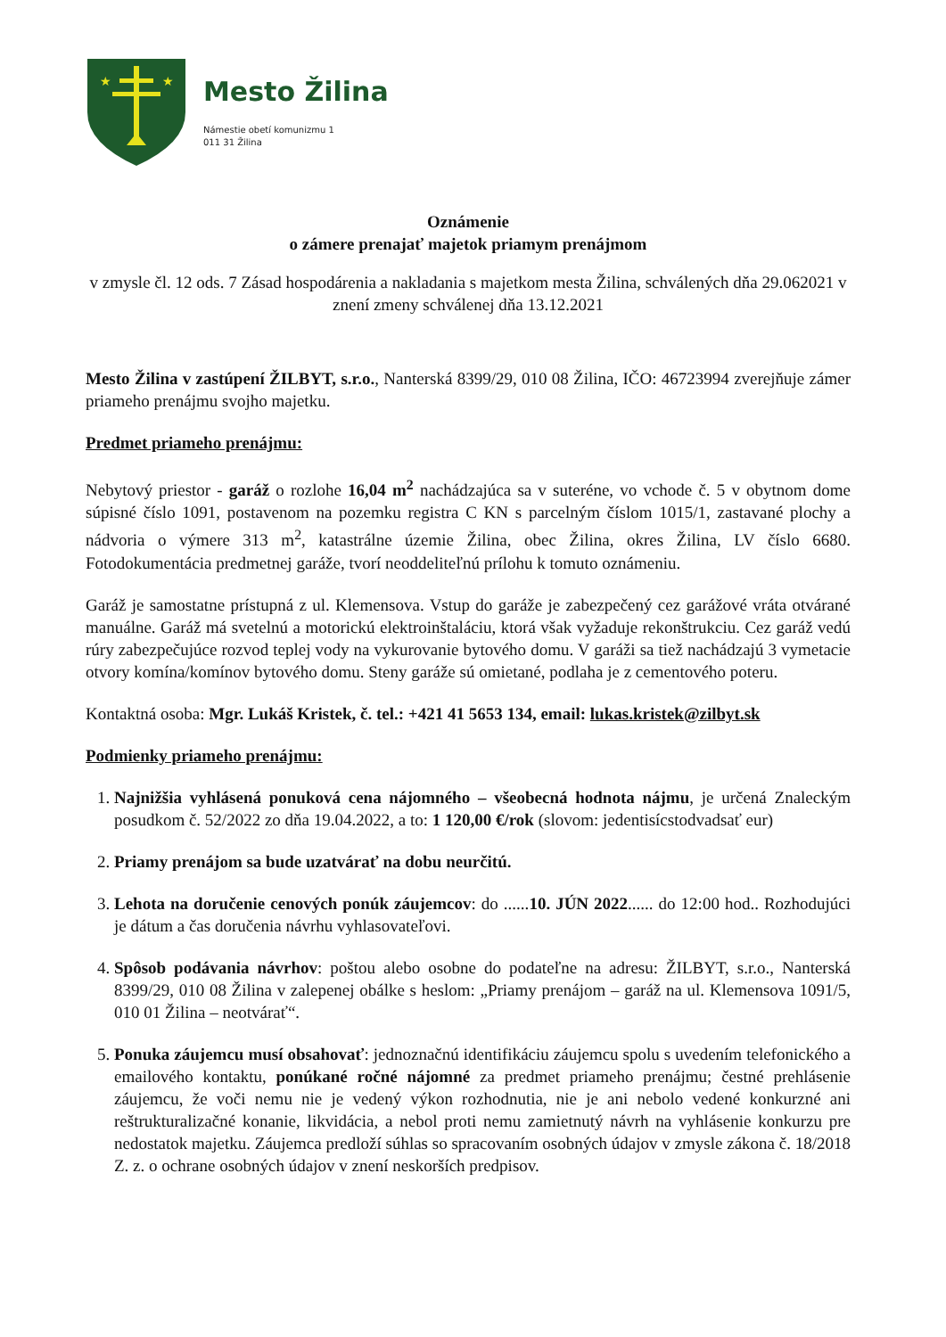★
★
Mesto Žilina
Námestie obetí komunizmu 1
011 31 Žilina
Oznámenie
o zámere prenajať majetok priamym prenájmom
v zmysle čl. 12 ods. 7 Zásad hospodárenia a nakladania s majetkom mesta Žilina, schválených dňa 29.062021 v znení zmeny schválenej dňa 13.12.2021
Mesto Žilina v zastúpení ŽILBYT, s.r.o., Nanterská 8399/29, 010 08 Žilina, IČO: 46723994 zverejňuje zámer priameho prenájmu svojho majetku.
Predmet priameho prenájmu:
Nebytový priestor - garáž o rozlohe 16,04 m<sup>2</sup> nachádzajúca sa v suteréne, vo vchode č. 5 v obytnom dome súpisné číslo 1091, postavenom na pozemku registra C KN s parcelným číslom 1015/1, zastavané plochy a nádvoria o výmere 313 m<sup>2</sup>, katastrálne územie Žilina, obec Žilina, okres Žilina, LV číslo 6680. Fotodokumentácia predmetnej garáže, tvorí neoddeliteľnú prílohu k tomuto oznámeniu.
Garáž je samostatne prístupná z ul. Klemensova. Vstup do garáže je zabezpečený cez garážové vráta otvárané manuálne. Garáž má svetelnú a motorickú elektroinštaláciu, ktorá však vyžaduje rekonštrukciu. Cez garáž vedú rúry zabezpečujúce rozvod teplej vody na vykurovanie bytového domu. V garáži sa tiež nachádzajú 3 vymetacie otvory komína/komínov bytového domu. Steny garáže sú omietané, podlaha je z cementového poteru.
Kontaktná osoba: Mgr. Lukáš Kristek, č. tel.: +421 41 5653 134, email: lukas.kristek@zilbyt.sk
Podmienky priameho prenájmu:
1. Najnižšia vyhlásená ponuková cena nájomného – všeobecná hodnota nájmu, je určená Znaleckým posudkom č. 52/2022 zo dňa 19.04.2022, a to: 1 120,00 €/rok (slovom: jedentisícstodvadsať eur)
2. Priamy prenájom sa bude uzatvárať na dobu neurčitú.
3. Lehota na doručenie cenových ponúk záujemcov: do ......10. JÚN 2022...... do 12:00 hod.. Rozhodujúci je dátum a čas doručenia návrhu vyhlasovateľovi.
4. Spôsob podávania návrhov: poštou alebo osobne do podateľne na adresu: ŽILBYT, s.r.o., Nanterská 8399/29, 010 08 Žilina v zalepenej obálke s heslom: „Priamy prenájom – garáž na ul. Klemensova 1091/5, 010 01 Žilina – neotvárať“.
5. Ponuka záujemcu musí obsahovať: jednoznačnú identifikáciu záujemcu spolu s uvedením telefonického a emailového kontaktu, ponúkané ročné nájomné za predmet priameho prenájmu; čestné prehlásenie záujemcu, že voči nemu nie je vedený výkon rozhodnutia, nie je ani nebolo vedené konkurzné ani reštrukturalizačné konanie, likvidácia, a nebol proti nemu zamietnutý návrh na vyhlásenie konkurzu pre nedostatok majetku. Záujemca predloží súhlas so spracovaním osobných údajov v zmysle zákona č. 18/2018 Z. z. o ochrane osobných údajov v znení neskorších predpisov.